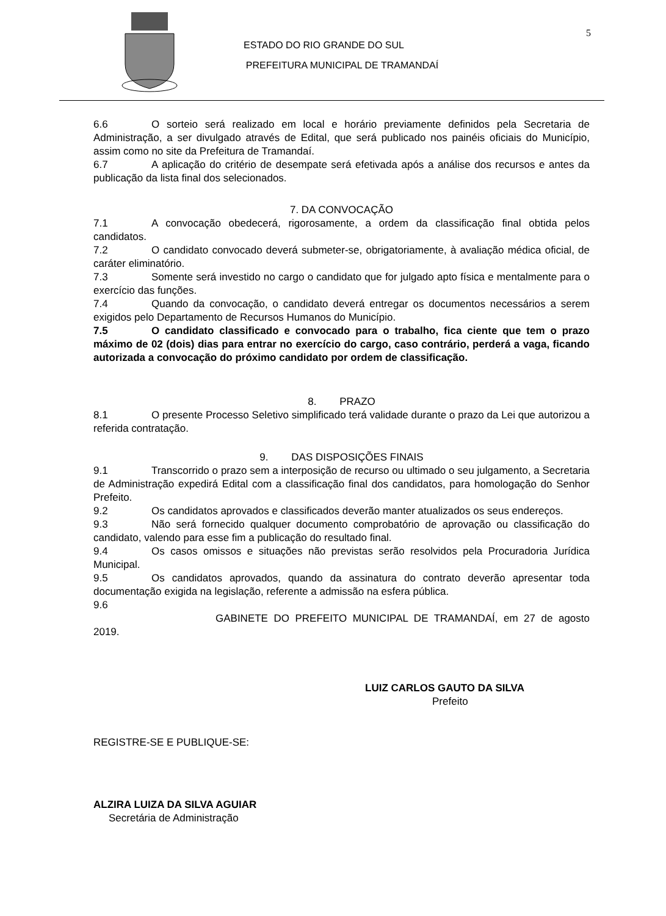5
ESTADO DO RIO GRANDE DO SUL
PREFEITURA MUNICIPAL DE TRAMANDAÍ
6.6 O sorteio será realizado em local e horário previamente definidos pela Secretaria de Administração, a ser divulgado através de Edital, que será publicado nos painéis oficiais do Município, assim como no site da Prefeitura de Tramandaí.
6.7 A aplicação do critério de desempate será efetivada após a análise dos recursos e antes da publicação da lista final dos selecionados.
7. DA CONVOCAÇÃO
7.1 A convocação obedecerá, rigorosamente, a ordem da classificação final obtida pelos candidatos.
7.2 O candidato convocado deverá submeter-se, obrigatoriamente, à avaliação médica oficial, de caráter eliminatório.
7.3 Somente será investido no cargo o candidato que for julgado apto física e mentalmente para o exercício das funções.
7.4 Quando da convocação, o candidato deverá entregar os documentos necessários a serem exigidos pelo Departamento de Recursos Humanos do Município.
7.5 O candidato classificado e convocado para o trabalho, fica ciente que tem o prazo máximo de 02 (dois) dias para entrar no exercício do cargo, caso contrário, perderá a vaga, ficando autorizada a convocação do próximo candidato por ordem de classificação.
8. PRAZO
8.1 O presente Processo Seletivo simplificado terá validade durante o prazo da Lei que autorizou a referida contratação.
9. DAS DISPOSIÇÕES FINAIS
9.1 Transcorrido o prazo sem a interposição de recurso ou ultimado o seu julgamento, a Secretaria de Administração expedirá Edital com a classificação final dos candidatos, para homologação do Senhor Prefeito.
9.2 Os candidatos aprovados e classificados deverão manter atualizados os seus endereços.
9.3 Não será fornecido qualquer documento comprobatório de aprovação ou classificação do candidato, valendo para esse fim a publicação do resultado final.
9.4 Os casos omissos e situações não previstas serão resolvidos pela Procuradoria Jurídica Municipal.
9.5 Os candidatos aprovados, quando da assinatura do contrato deverão apresentar toda documentação exigida na legislação, referente a admissão na esfera pública.
9.6
GABINETE DO PREFEITO MUNICIPAL DE TRAMANDAÍ, em 27 de agosto 2019.
LUIZ CARLOS GAUTO DA SILVA
Prefeito
REGISTRE-SE E PUBLIQUE-SE:
ALZIRA LUIZA DA SILVA AGUIAR
Secretária de Administração